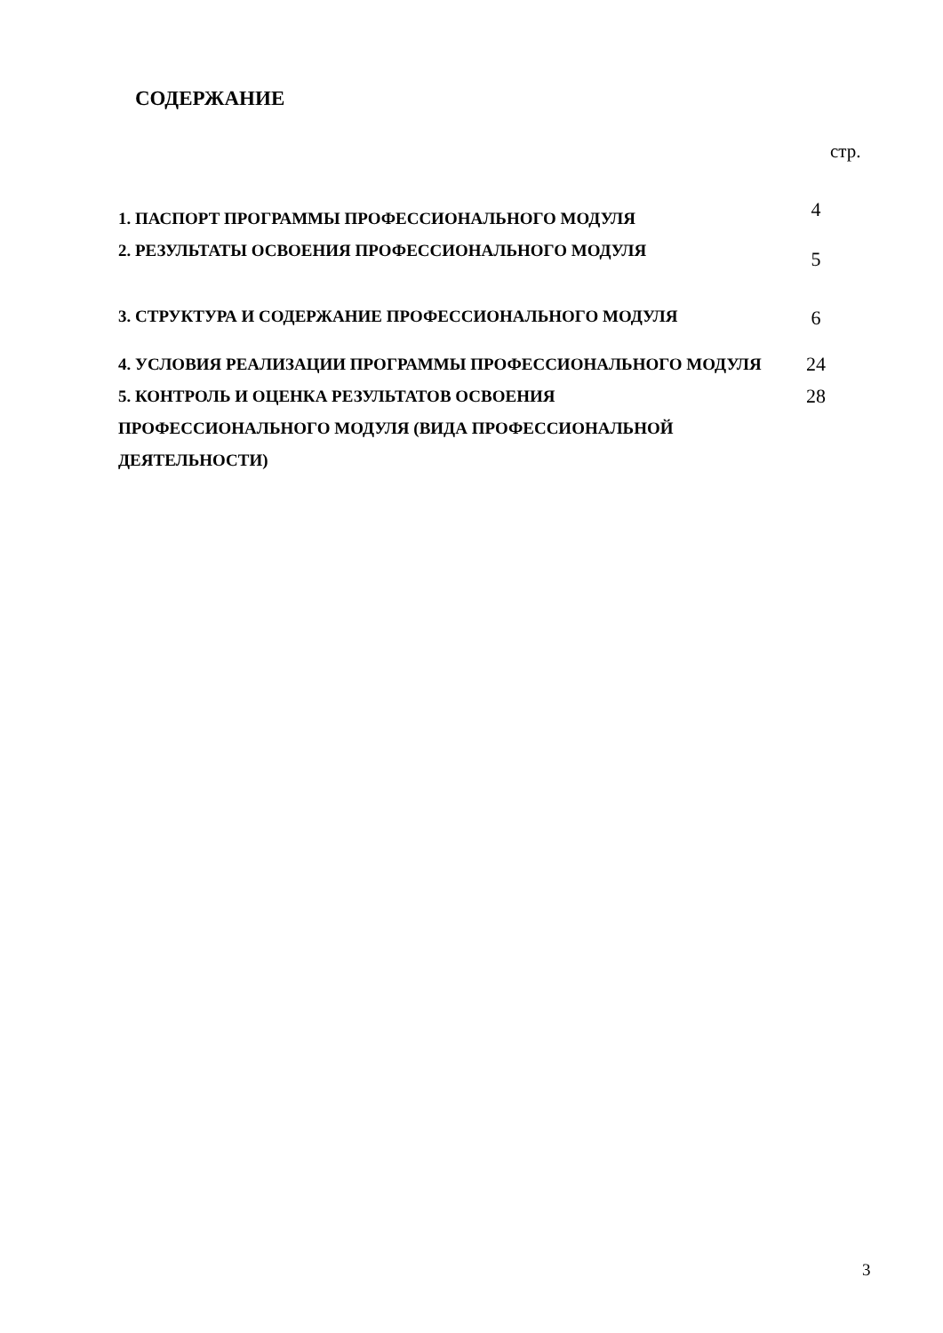СОДЕРЖАНИЕ
стр.
| 1. ПАСПОРТ ПРОГРАММЫ ПРОФЕССИОНАЛЬНОГО МОДУЛЯ | 4 |
| 2. РЕЗУЛЬТАТЫ ОСВОЕНИЯ ПРОФЕССИОНАЛЬНОГО МОДУЛЯ | 5 |
| 3. СТРУКТУРА И СОДЕРЖАНИЕ ПРОФЕССИОНАЛЬНОГО МОДУЛЯ | 6 |
| 4. УСЛОВИЯ РЕАЛИЗАЦИИ ПРОГРАММЫ ПРОФЕССИОНАЛЬНОГО МОДУЛЯ | 24 |
| 5. КОНТРОЛЬ И ОЦЕНКА РЕЗУЛЬТАТОВ ОСВОЕНИЯ ПРОФЕССИОНАЛЬНОГО МОДУЛЯ (ВИДА ПРОФЕССИОНАЛЬНОЙ ДЕЯТЕЛЬНОСТИ) | 28 |
3